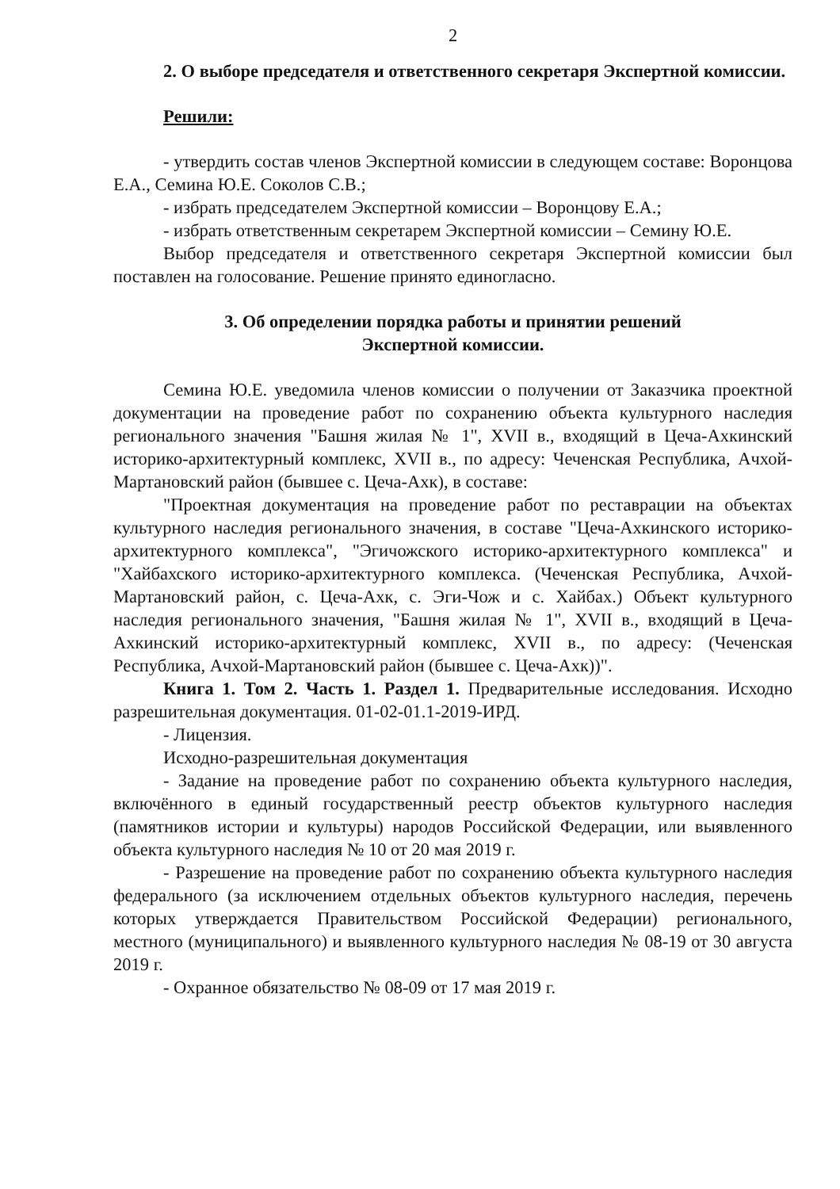2
2. О выборе председателя и ответственного секретаря Экспертной комиссии.
Решили:
- утвердить состав членов Экспертной комиссии в следующем составе: Воронцова Е.А., Семина Ю.Е. Соколов С.В.;
- избрать председателем Экспертной комиссии – Воронцову Е.А.;
- избрать ответственным секретарем Экспертной комиссии – Семину Ю.Е.
Выбор председателя и ответственного секретаря Экспертной комиссии был поставлен на голосование. Решение принято единогласно.
3. Об определении порядка работы и принятии решений
Экспертной комиссии.
Семина Ю.Е. уведомила членов комиссии о получении от Заказчика проектной документации на проведение работ по сохранению объекта культурного наследия регионального значения "Башня жилая № 1", XVII в., входящий в Цеча-Ахкинский историко-архитектурный комплекс, XVII в., по адресу: Чеченская Республика, Ачхой-Мартановский район (бывшее с. Цеча-Ахк), в составе:
"Проектная документация на проведение работ по реставрации на объектах культурного наследия регионального значения, в составе "Цеча-Ахкинского историко-архитектурного комплекса", "Эгичожского историко-архитектурного комплекса" и "Хайбахского историко-архитектурного комплекса. (Чеченская Республика, Ачхой-Мартановский район, с. Цеча-Ахк, с. Эги-Чож и с. Хайбах.) Объект культурного наследия регионального значения, "Башня жилая № 1", XVII в., входящий в Цеча-Ахкинский историко-архитектурный комплекс, XVII в., по адресу: (Чеченская Республика, Ачхой-Мартановский район (бывшее с. Цеча-Ахк))".
Книга 1. Том 2. Часть 1. Раздел 1. Предварительные исследования. Исходно разрешительная документация. 01-02-01.1-2019-ИРД.
- Лицензия.
Исходно-разрешительная документация
- Задание на проведение работ по сохранению объекта культурного наследия, включённого в единый государственный реестр объектов культурного наследия (памятников истории и культуры) народов Российской Федерации, или выявленного объекта культурного наследия № 10 от 20 мая 2019 г.
- Разрешение на проведение работ по сохранению объекта культурного наследия федерального (за исключением отдельных объектов культурного наследия, перечень которых утверждается Правительством Российской Федерации) регионального, местного (муниципального) и выявленного культурного наследия № 08-19 от 30 августа 2019 г.
- Охранное обязательство № 08-09 от 17 мая 2019 г.